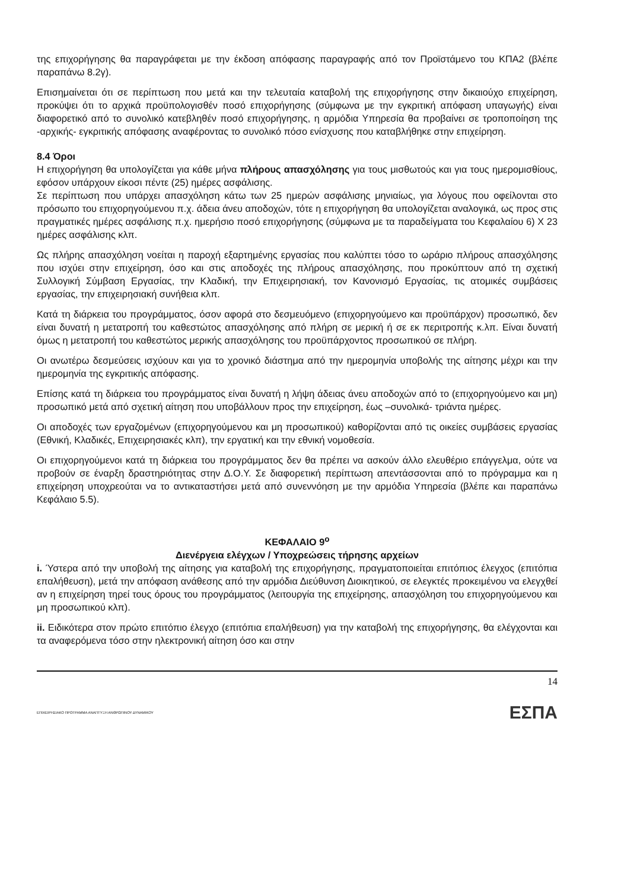της επιχορήγησης θα παραγράφεται με την έκδοση απόφασης παραγραφής από τον Προϊστάμενο του ΚΠΑ2 (βλέπε παραπάνω 8.2γ).
Επισημαίνεται ότι σε περίπτωση που μετά και την τελευταία καταβολή της επιχορήγησης στην δικαιούχο επιχείρηση, προκύψει ότι το αρχικά προϋπολογισθέν ποσό επιχορήγησης (σύμφωνα με την εγκριτική απόφαση υπαγωγής) είναι διαφορετικό από το συνολικό κατεβληθέν ποσό επιχορήγησης, η αρμόδια Υπηρεσία θα προβαίνει σε τροποποίηση της -αρχικής- εγκριτικής απόφασης αναφέροντας το συνολικό πόσο ενίσχυσης που καταβλήθηκε στην επιχείρηση.
8.4 Όροι
Η επιχορήγηση θα υπολογίζεται για κάθε μήνα πλήρους απασχόλησης για τους μισθωτούς και για τους ημερομισθίους, εφόσον υπάρχουν είκοσι πέντε (25) ημέρες ασφάλισης.
Σε περίπτωση που υπάρχει απασχόληση κάτω των 25 ημερών ασφάλισης μηνιαίως, για λόγους που οφείλονται στο πρόσωπο του επιχορηγούμενου π.χ. άδεια άνευ αποδοχών, τότε η επιχορήγηση θα υπολογίζεται αναλογικά, ως προς στις πραγματικές ημέρες ασφάλισης π.χ. ημερήσιο ποσό επιχορήγησης (σύμφωνα με τα παραδείγματα του Κεφαλαίου 6) Χ 23 ημέρες ασφάλισης κλπ.
Ως πλήρης απασχόληση νοείται η παροχή εξαρτημένης εργασίας που καλύπτει τόσο το ωράριο πλήρους απασχόλησης που ισχύει στην επιχείρηση, όσο και στις αποδοχές της πλήρους απασχόλησης, που προκύπτουν από τη σχετική Συλλογική Σύμβαση Εργασίας, την Κλαδική, την Επιχειρησιακή, τον Κανονισμό Εργασίας, τις ατομικές συμβάσεις εργασίας, την επιχειρησιακή συνήθεια κλπ.
Κατά τη διάρκεια του προγράμματος, όσον αφορά στο δεσμευόμενο (επιχορηγούμενο και προϋπάρχον) προσωπικό, δεν είναι δυνατή η μετατροπή του καθεστώτος απασχόλησης από πλήρη σε μερική ή σε εκ περιτροπής κ.λπ. Είναι δυνατή όμως η μετατροπή του καθεστώτος μερικής απασχόλησης του προϋπάρχοντος προσωπικού σε πλήρη.
Οι ανωτέρω δεσμεύσεις ισχύουν και για το χρονικό διάστημα από την ημερομηνία υποβολής της αίτησης μέχρι και την ημερομηνία της εγκριτικής απόφασης.
Επίσης κατά τη διάρκεια του προγράμματος είναι δυνατή η λήψη άδειας άνευ αποδοχών από το (επιχορηγούμενο και μη) προσωπικό μετά από σχετική αίτηση που υποβάλλουν προς την επιχείρηση, έως –συνολικά- τριάντα ημέρες.
Οι αποδοχές των εργαζομένων (επιχορηγούμενου και μη προσωπικού) καθορίζονται από τις οικείες συμβάσεις εργασίας (Εθνική, Κλαδικές, Επιχειρησιακές κλπ), την εργατική και την εθνική νομοθεσία.
Οι επιχορηγούμενοι κατά τη διάρκεια του προγράμματος δεν θα πρέπει να ασκούν άλλο ελευθέριο επάγγελμα, ούτε να προβούν σε έναρξη δραστηριότητας στην Δ.Ο.Υ. Σε διαφορετική περίπτωση απεντάσσονται από το πρόγραμμα και η επιχείρηση υποχρεούται να το αντικαταστήσει μετά από συνεννόηση με την αρμόδια Υπηρεσία (βλέπε και παραπάνω Κεφάλαιο 5.5).
ΚΕΦΑΛΑΙΟ 9<sup>ο</sup>
Διενέργεια ελέγχων / Υποχρεώσεις τήρησης αρχείων
i. Ύστερα από την υποβολή της αίτησης για καταβολή της επιχορήγησης, πραγματοποιείται επιτόπιος έλεγχος (επιτόπια επαλήθευση), μετά την απόφαση ανάθεσης από την αρμόδια Διεύθυνση Διοικητικού, σε ελεγκτές προκειμένου να ελεγχθεί αν η επιχείρηση τηρεί τους όρους του προγράμματος (λειτουργία της επιχείρησης, απασχόληση του επιχορηγούμενου και μη προσωπικού κλπ).
ii. Ειδικότερα στον πρώτο επιτόπιο έλεγχο (επιτόπια επαλήθευση) για την καταβολή της επιχορήγησης, θα ελέγχονται και τα αναφερόμενα τόσο στην ηλεκτρονική αίτηση όσο και στην
14
ΕΠΙΧΕΙΡΗΣΙΑΚΟ ΠΡΟΓΡΑΜΜΑ ΑΝΑΠΤΥΞΗ ΑΝΘΡΩΠΙΝΟΥ ΔΥΝΑΜΙΚΟΥ ΕΣΠΑ